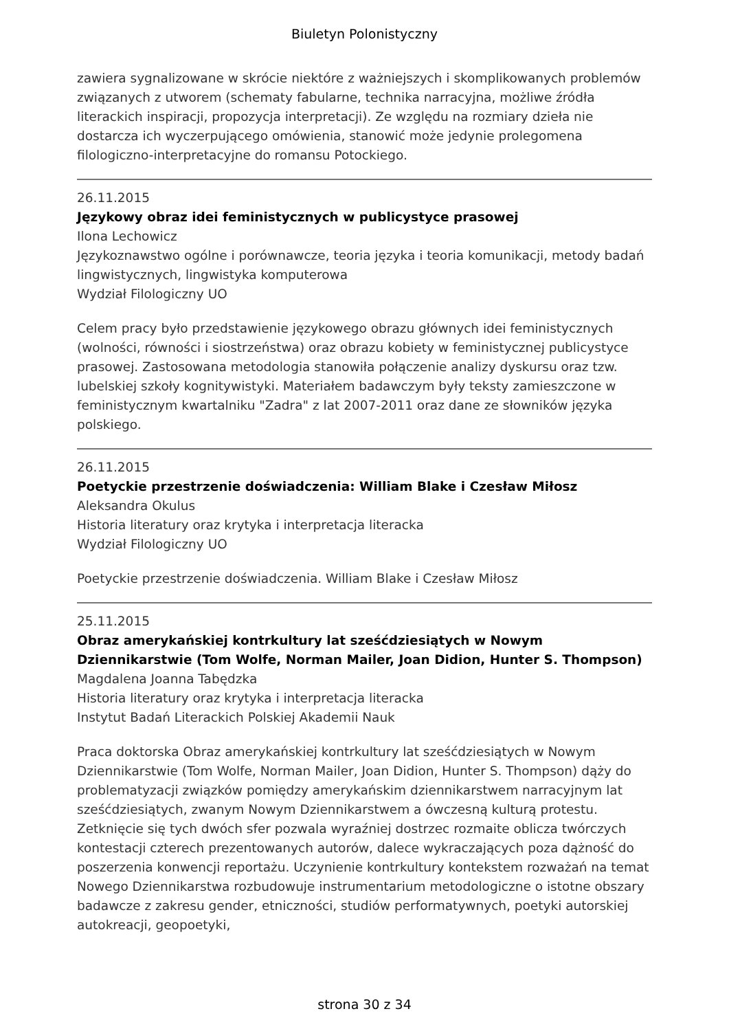Biuletyn Polonistyczny
zawiera sygnalizowane w skrócie niektóre z ważniejszych i skomplikowanych problemów związanych z utworem (schematy fabularne, technika narracyjna, możliwe źródła literackich inspiracji, propozycja interpretacji). Ze względu na rozmiary dzieła nie dostarcza ich wyczerpującego omówienia, stanowić może jedynie prolegomena filologiczno-interpretacyjne do romansu Potockiego.
26.11.2015
Językowy obraz idei feministycznych w publicystyce prasowej
Ilona Lechowicz
Językoznawstwo ogólne i porównawcze, teoria języka i teoria komunikacji, metody badań lingwistycznych, lingwistyka komputerowa
Wydział Filologiczny UO
Celem pracy było przedstawienie językowego obrazu głównych idei feministycznych (wolności, równości i siostrzeństwa) oraz obrazu kobiety w feministycznej publicystyce prasowej. Zastosowana metodologia stanowiła połączenie analizy dyskursu oraz tzw. lubelskiej szkoły kognitywistyki. Materiałem badawczym były teksty zamieszczone w feministycznym kwartalniku "Zadra" z lat 2007-2011 oraz dane ze słowników języka polskiego.
26.11.2015
Poetyckie przestrzenie doświadczenia: William Blake i Czesław Miłosz
Aleksandra Okulus
Historia literatury oraz krytyka i interpretacja literacka
Wydział Filologiczny UO
Poetyckie przestrzenie doświadczenia. William Blake i Czesław Miłosz
25.11.2015
Obraz amerykańskiej kontrkultury lat sześćdziesiątych w Nowym Dziennikarstwie (Tom Wolfe, Norman Mailer, Joan Didion, Hunter S. Thompson)
Magdalena Joanna Tabędzka
Historia literatury oraz krytyka i interpretacja literacka
Instytut Badań Literackich Polskiej Akademii Nauk
Praca doktorska Obraz amerykańskiej kontrkultury lat sześćdziesiątych w Nowym Dziennikarstwie (Tom Wolfe, Norman Mailer, Joan Didion, Hunter S. Thompson) dąży do problematyzacji związków pomiędzy amerykańskim dziennikarstwem narracyjnym lat sześćdziesiątych, zwanym Nowym Dziennikarstwem a ówczesną kulturą protestu. Zetknięcie się tych dwóch sfer pozwala wyraźniej dostrzec rozmaite oblicza twórczych kontestacji czterech prezentowanych autorów, dalece wykraczających poza dążność do poszerzenia konwencji reportażu. Uczynienie kontrkultury kontekstem rozważań na temat Nowego Dziennikarstwa rozbudowuje instrumentarium metodologiczne o istotne obszary badawcze z zakresu gender, etniczności, studiów performatywnych, poetyki autorskiej autokreacji, geopoetyki,
strona 30 z 34